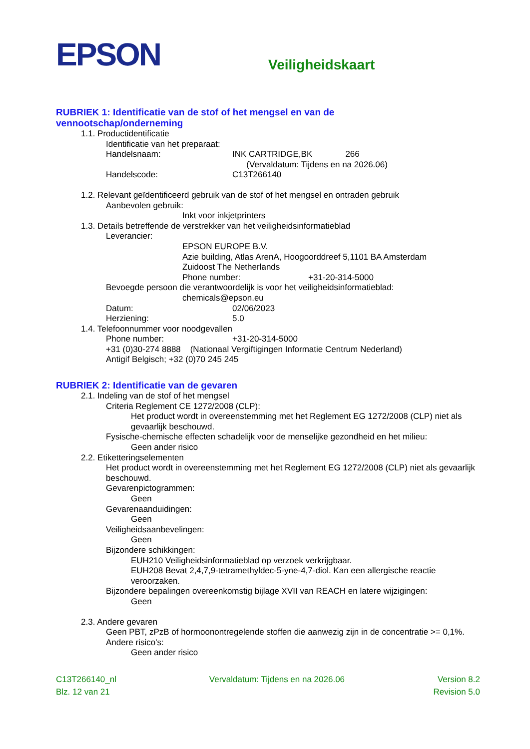EPSON
Veiligheidskaart
RUBRIEK 1: Identificatie van de stof of het mengsel en van de
vennootschap/onderneming
1.1. Productidentificatie
Identificatie van het preparaat:
Handelsnaam: INK CARTRIDGE,BK 266
(Vervaldatum: Tijdens en na 2026.06)
Handelscode: C13T266140
1.2. Relevant geïdentificeerd gebruik van de stof of het mengsel en ontraden gebruik
Aanbevolen gebruik:
Inkt voor inkjetprinters
1.3. Details betreffende de verstrekker van het veiligheidsinformatieblad
Leverancier:
EPSON EUROPE B.V.
Azie building, Atlas ArenA, Hoogoorddreef 5,1101 BA Amsterdam
Zuidoost The Netherlands
Phone number: +31-20-314-5000
Bevoegde persoon die verantwoordelijk is voor het veiligheidsinformatieblad:
chemicals@epson.eu
Datum: 02/06/2023
Herziening: 5.0
1.4. Telefoonnummer voor noodgevallen
Phone number: +31-20-314-5000
+31 (0)30-274 8888 (Nationaal Vergiftigingen Informatie Centrum Nederland)
Antigif Belgisch; +32 (0)70 245 245
RUBRIEK 2: Identificatie van de gevaren
2.1. Indeling van de stof of het mengsel
Criteria Reglement CE 1272/2008 (CLP):
Het product wordt in overeenstemming met het Reglement EG 1272/2008 (CLP) niet als gevaarlijk beschouwd.
Fysische-chemische effecten schadelijk voor de menselijke gezondheid en het milieu:
Geen ander risico
2.2. Etiketteringselementen
Het product wordt in overeenstemming met het Reglement EG 1272/2008 (CLP) niet als gevaarlijk beschouwd.
Gevarenpictogrammen:
Geen
Gevarenaanduidingen:
Geen
Veiligheidsaanbevelingen:
Geen
Bijzondere schikkingen:
EUH210 Veiligheidsinformatieblad op verzoek verkrijgbaar.
EUH208 Bevat 2,4,7,9-tetramethyldec-5-yne-4,7-diol. Kan een allergische reactie veroorzaken.
Bijzondere bepalingen overeenkomstig bijlage XVII van REACH en latere wijzigingen:
Geen
2.3. Andere gevaren
Geen PBT, zPzB of hormoonontregelende stoffen die aanwezig zijn in de concentratie >= 0,1%.
Andere risico's:
Geen ander risico
C13T266140_nl Vervaldatum: Tijdens en na 2026.06 Version 8.2
Blz. 12 van 21 Revision 5.0